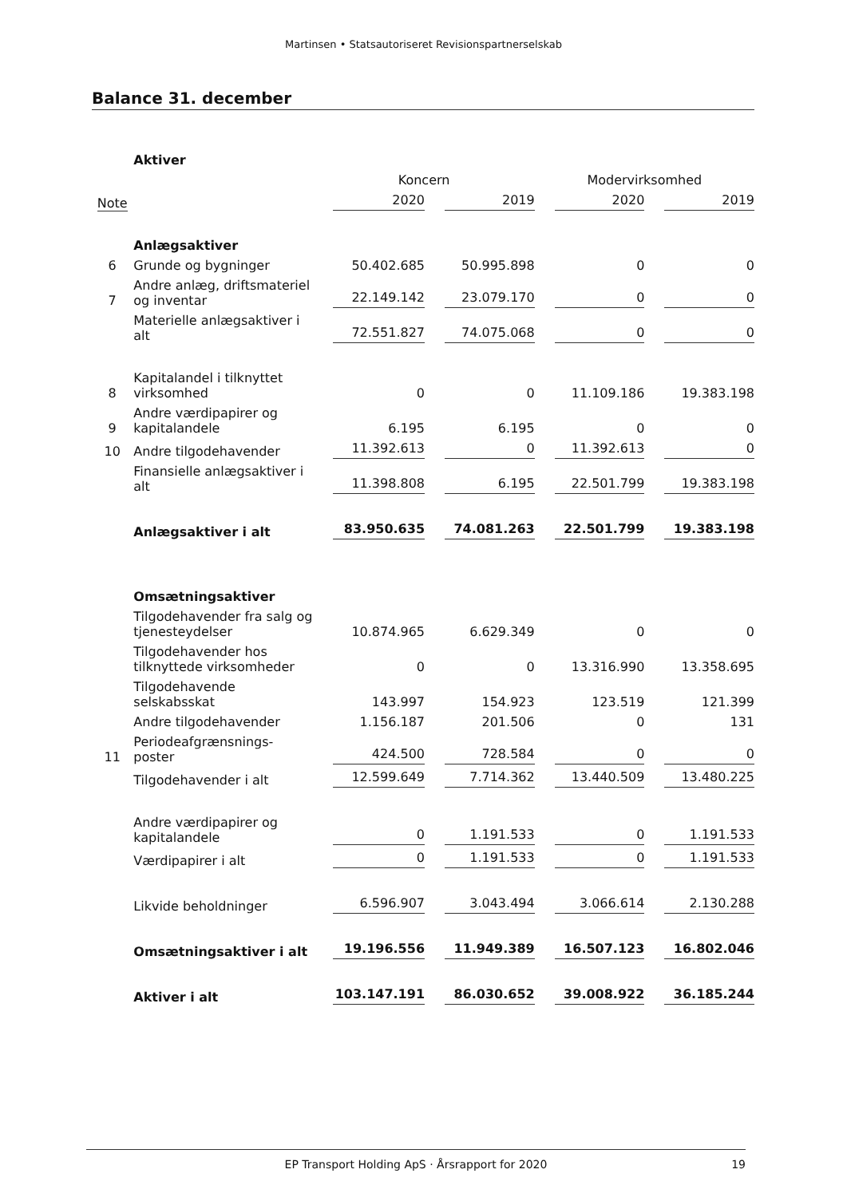Martinsen • Statsautoriseret Revisionspartnerselskab
Balance 31. december
| | Aktiver | | | | |
| | | Koncern | | Modervirksomhed | |
| Note | | 2020 | 2019 | 2020 | 2019 |
| | Anlægsaktiver | | | | |
| 6 | Grunde og bygninger | 50.402.685 | 50.995.898 | 0 | 0 |
| 7 | Andre anlæg, driftsmateriel og inventar | 22.149.142 | 23.079.170 | 0 | 0 |
| | Materielle anlægsaktiver i alt | 72.551.827 | 74.075.068 | 0 | 0 |
| 8 | Kapitalandel i tilknyttet virksomhed | 0 | 0 | 11.109.186 | 19.383.198 |
| 9 | Andre værdipapirer og kapitalandele | 6.195 | 6.195 | 0 | 0 |
| 10 | Andre tilgodehavender | 11.392.613 | 0 | 11.392.613 | 0 |
| | Finansielle anlægsaktiver i alt | 11.398.808 | 6.195 | 22.501.799 | 19.383.198 |
| | Anlægsaktiver i alt | 83.950.635 | 74.081.263 | 22.501.799 | 19.383.198 |
| | Omsætningsaktiver | | | | |
| | Tilgodehavender fra salg og tjenesteydelser | 10.874.965 | 6.629.349 | 0 | 0 |
| | Tilgodehavender hos tilknyttede virksomheder | 0 | 0 | 13.316.990 | 13.358.695 |
| | Tilgodehavende selskabsskat | 143.997 | 154.923 | 123.519 | 121.399 |
| | Andre tilgodehavender | 1.156.187 | 201.506 | 0 | 131 |
| 11 | Periodeafgrænsnings-poster | 424.500 | 728.584 | 0 | 0 |
| | Tilgodehavender i alt | 12.599.649 | 7.714.362 | 13.440.509 | 13.480.225 |
| | Andre værdipapirer og kapitalandele | 0 | 1.191.533 | 0 | 1.191.533 |
| | Værdipapirer i alt | 0 | 1.191.533 | 0 | 1.191.533 |
| | Likvide beholdninger | 6.596.907 | 3.043.494 | 3.066.614 | 2.130.288 |
| | Omsætningsaktiver i alt | 19.196.556 | 11.949.389 | 16.507.123 | 16.802.046 |
| | Aktiver i alt | 103.147.191 | 86.030.652 | 39.008.922 | 36.185.244 |
EP Transport Holding ApS · Årsrapport for 2020 19